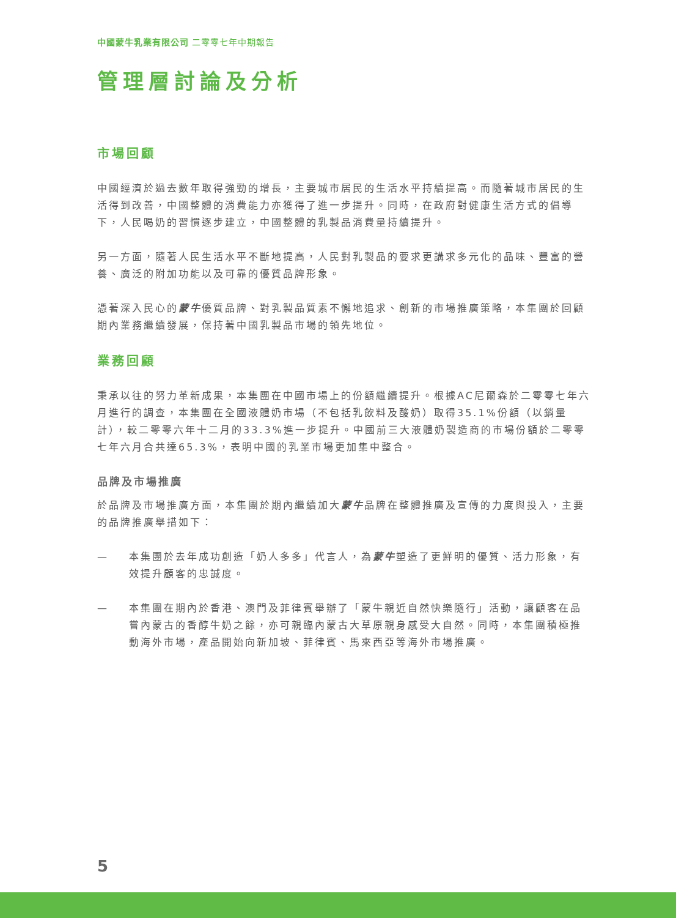中國蒙牛乳業有限公司 二零零七年中期報告
管理層討論及分析
市場回顧
中國經濟於過去數年取得強勁的增長，主要城市居民的生活水平持續提高。而隨著城市居民的生活得到改善，中國整體的消費能力亦獲得了進一步提升。同時，在政府對健康生活方式的倡導下，人民喝奶的習慣逐步建立，中國整體的乳製品消費量持續提升。
另一方面，隨著人民生活水平不斷地提高，人民對乳製品的要求更講求多元化的品味、豐富的營養、廣泛的附加功能以及可靠的優質品牌形象。
憑著深入民心的蒙牛優質品牌、對乳製品質素不懈地追求、創新的市場推廣策略，本集團於回顧期內業務繼續發展，保持著中國乳製品市場的領先地位。
業務回顧
秉承以往的努力革新成果，本集團在中國市場上的份額繼續提升。根據AC尼爾森於二零零七年六月進行的調查，本集團在全國液體奶市場（不包括乳飲料及酸奶）取得35.1%份額（以銷量計），較二零零六年十二月的33.3%進一步提升。中國前三大液體奶製造商的市場份額於二零零七年六月合共達65.3%，表明中國的乳業市場更加集中整合。
品牌及市場推廣
於品牌及市場推廣方面，本集團於期內繼續加大蒙牛品牌在整體推廣及宣傳的力度與投入，主要的品牌推廣舉措如下：
— 本集團於去年成功創造「奶人多多」代言人，為蒙牛塑造了更鮮明的優質、活力形象，有效提升顧客的忠誠度。
— 本集團在期內於香港、澳門及菲律賓舉辦了「蒙牛親近自然快樂隨行」活動，讓顧客在品嘗內蒙古的香醇牛奶之餘，亦可親臨內蒙古大草原親身感受大自然。同時，本集團積極推動海外市場，產品開始向新加坡、菲律賓、馬來西亞等海外市場推廣。
5